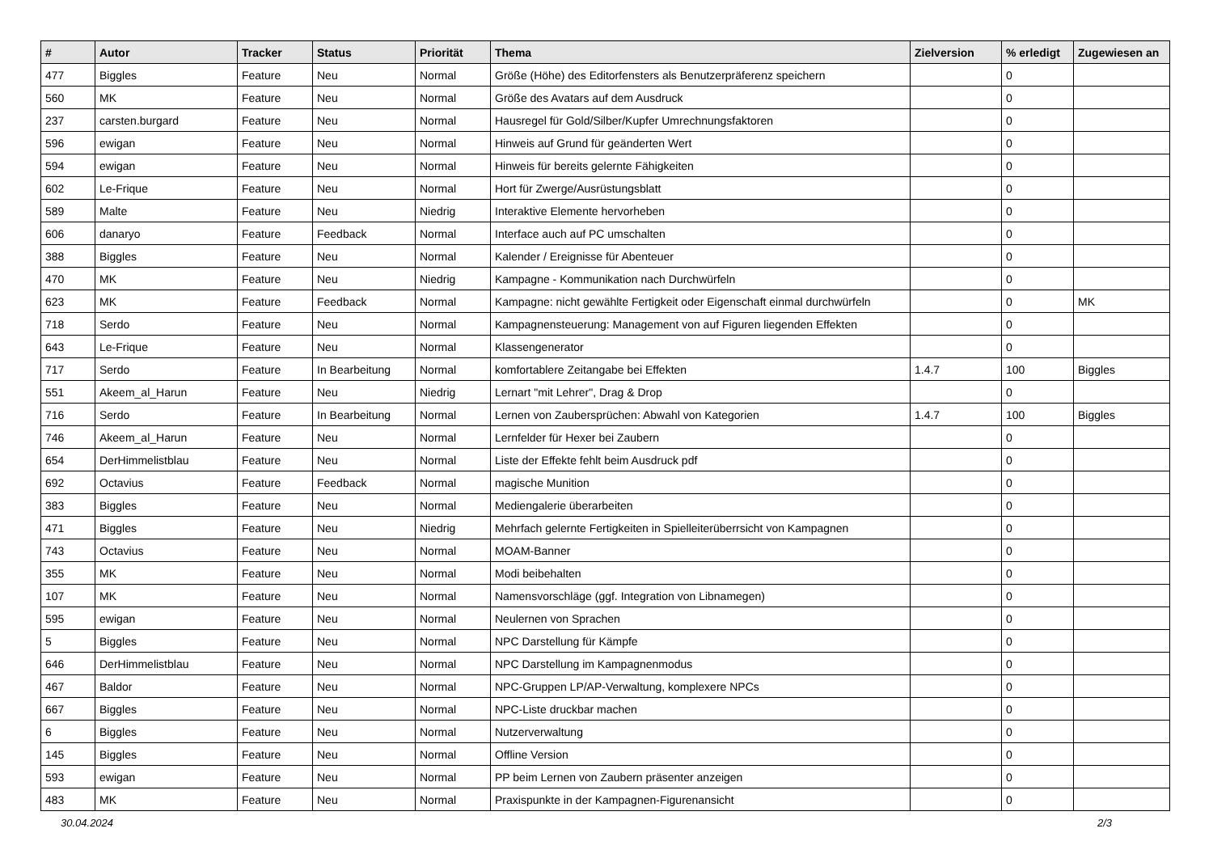| # | Autor | Tracker | Status | Priorität | Thema | Zielversion | % erledigt | Zugewiesen an |
| --- | --- | --- | --- | --- | --- | --- | --- | --- |
| 477 | Biggles | Feature | Neu | Normal | Größe (Höhe) des Editorfensters als Benutzerpräferenz speichern | | 0 | |
| 560 | MK | Feature | Neu | Normal | Größe des Avatars auf dem Ausdruck | | 0 | |
| 237 | carsten.burgard | Feature | Neu | Normal | Hausregel für Gold/Silber/Kupfer Umrechnungsfaktoren | | 0 | |
| 596 | ewigan | Feature | Neu | Normal | Hinweis auf Grund für geänderten Wert | | 0 | |
| 594 | ewigan | Feature | Neu | Normal | Hinweis für bereits gelernte Fähigkeiten | | 0 | |
| 602 | Le-Frique | Feature | Neu | Normal | Hort für Zwerge/Ausrüstungsblatt | | 0 | |
| 589 | Malte | Feature | Neu | Niedrig | Interaktive Elemente hervorheben | | 0 | |
| 606 | danaryo | Feature | Feedback | Normal | Interface auch auf PC umschalten | | 0 | |
| 388 | Biggles | Feature | Neu | Normal | Kalender / Ereignisse für Abenteuer | | 0 | |
| 470 | MK | Feature | Neu | Niedrig | Kampagne - Kommunikation nach Durchwürfeln | | 0 | |
| 623 | MK | Feature | Feedback | Normal | Kampagne: nicht gewählte Fertigkeit oder Eigenschaft einmal durchwürfeln | | 0 | MK |
| 718 | Serdo | Feature | Neu | Normal | Kampagnensteuerung: Management von auf Figuren liegenden Effekten | | 0 | |
| 643 | Le-Frique | Feature | Neu | Normal | Klassengenerator | | 0 | |
| 717 | Serdo | Feature | In Bearbeitung | Normal | komfortablere Zeitangabe bei Effekten | 1.4.7 | 100 | Biggles |
| 551 | Akeem_al_Harun | Feature | Neu | Niedrig | Lernart "mit Lehrer", Drag & Drop | | 0 | |
| 716 | Serdo | Feature | In Bearbeitung | Normal | Lernen von Zaubersprüchen: Abwahl von Kategorien | 1.4.7 | 100 | Biggles |
| 746 | Akeem_al_Harun | Feature | Neu | Normal | Lernfelder für Hexer bei Zaubern | | 0 | |
| 654 | DerHimmelistblau | Feature | Neu | Normal | Liste der Effekte fehlt beim Ausdruck pdf | | 0 | |
| 692 | Octavius | Feature | Feedback | Normal | magische Munition | | 0 | |
| 383 | Biggles | Feature | Neu | Normal | Mediengalerie überarbeiten | | 0 | |
| 471 | Biggles | Feature | Neu | Niedrig | Mehrfach gelernte Fertigkeiten in Spielleiterüberrsicht von Kampagnen | | 0 | |
| 743 | Octavius | Feature | Neu | Normal | MOAM-Banner | | 0 | |
| 355 | MK | Feature | Neu | Normal | Modi beibehalten | | 0 | |
| 107 | MK | Feature | Neu | Normal | Namensvorschläge (ggf. Integration von Libnamegen) | | 0 | |
| 595 | ewigan | Feature | Neu | Normal | Neulernen von Sprachen | | 0 | |
| 5 | Biggles | Feature | Neu | Normal | NPC Darstellung für Kämpfe | | 0 | |
| 646 | DerHimmelistblau | Feature | Neu | Normal | NPC Darstellung im Kampagnenmodus | | 0 | |
| 467 | Baldor | Feature | Neu | Normal | NPC-Gruppen LP/AP-Verwaltung, komplexere NPCs | | 0 | |
| 667 | Biggles | Feature | Neu | Normal | NPC-Liste druckbar machen | | 0 | |
| 6 | Biggles | Feature | Neu | Normal | Nutzerverwaltung | | 0 | |
| 145 | Biggles | Feature | Neu | Normal | Offline Version | | 0 | |
| 593 | ewigan | Feature | Neu | Normal | PP beim Lernen von Zaubern präsenter anzeigen | | 0 | |
| 483 | MK | Feature | Neu | Normal | Praxispunkte in der Kampagnen-Figurenansicht | | 0 | |
30.04.2024 2/3